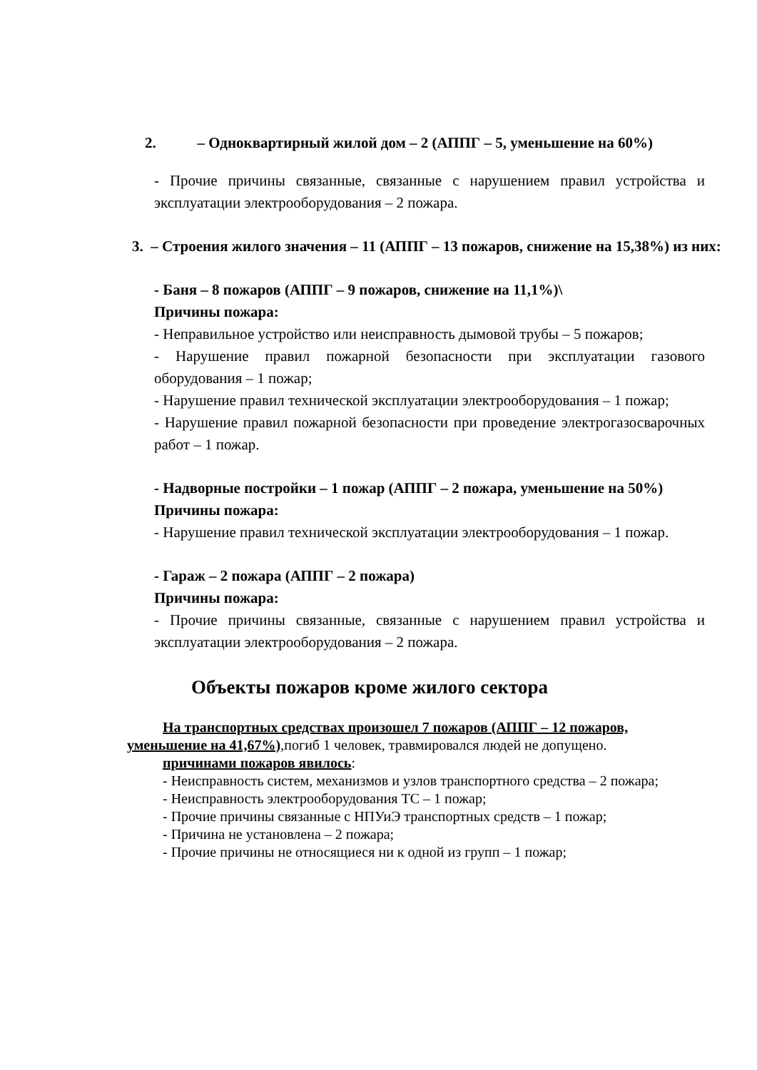2. – Одноквартирный жилой дом – 2 (АППГ – 5, уменьшение на 60%)
- Прочие причины связанные, связанные с нарушением правил устройства и эксплуатации электрооборудования – 2 пожара.
3. – Строения жилого значения – 11 (АППГ – 13 пожаров, снижение на 15,38%) из них:
- Баня – 8 пожаров (АППГ – 9 пожаров, снижение на 11,1%)\
Причины пожара:
- Неправильное устройство или неисправность дымовой трубы – 5 пожаров;
- Нарушение правил пожарной безопасности при эксплуатации газового оборудования – 1 пожар;
- Нарушение правил технической эксплуатации электрооборудования – 1 пожар;
- Нарушение правил пожарной безопасности при проведение электрогазосварочных работ – 1 пожар.
- Надворные постройки – 1 пожар (АППГ – 2 пожара, уменьшение на 50%)
Причины пожара:
- Нарушение правил технической эксплуатации электрооборудования – 1 пожар.
- Гараж – 2 пожара (АППГ – 2 пожара)
Причины пожара:
- Прочие причины связанные, связанные с нарушением правил устройства и эксплуатации электрооборудования – 2 пожара.
Объекты пожаров кроме жилого сектора
На транспортных средствах произошел 7 пожаров (АППГ – 12 пожаров, уменьшение на 41,67%),погиб 1 человек, травмировался людей не допущено.
причинами пожаров явилось:
- Неисправность систем, механизмов и узлов транспортного средства – 2 пожара;
- Неисправность электрооборудования ТС – 1 пожар;
- Прочие причины связанные с НПУиЭ транспортных средств – 1 пожар;
- Причина не установлена – 2 пожара;
- Прочие причины не относящиеся ни к одной из групп – 1 пожар;